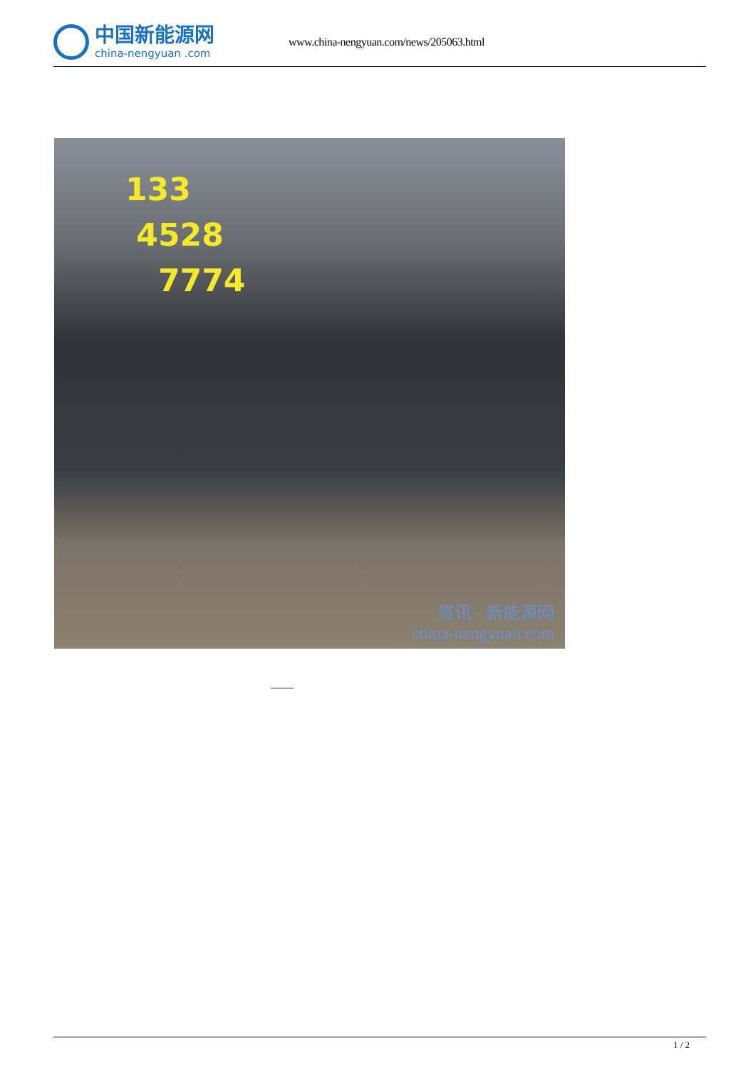中国新能源网
china-nengyuan .com
www.china-nengyuan.com/news/205063.html
133
4528
7774
资讯 · 新能源网
china-nengyuan.com
——
1 / 2